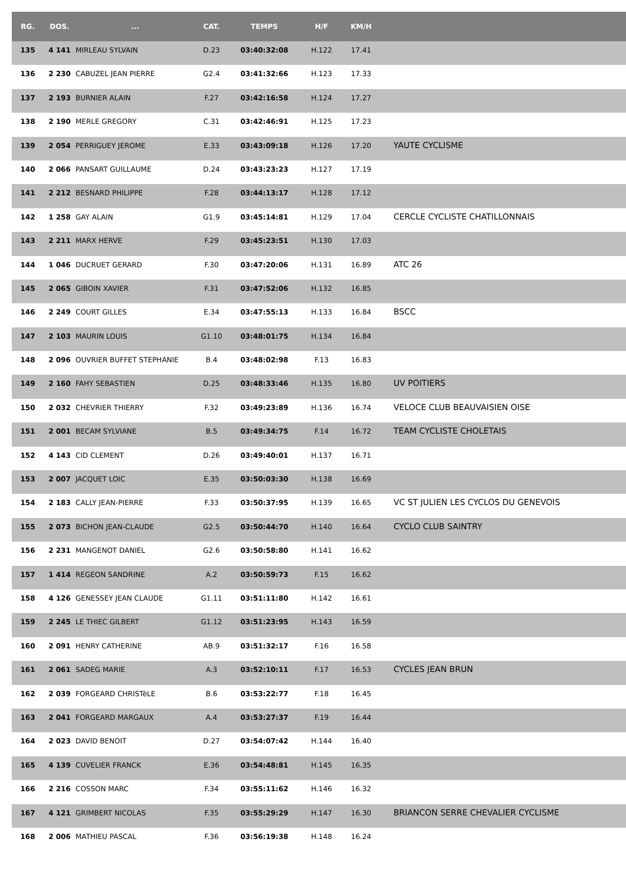| RG. | DOS. | ... | CAT. | TEMPS | H/F | KM/H | |
| --- | --- | --- | --- | --- | --- | --- | --- |
| 135 | 4 141 | MIRLEAU SYLVAIN | D.23 | 03:40:32:08 | H.122 | 17.41 | |
| 136 | 2 230 | CABUZEL JEAN PIERRE | G2.4 | 03:41:32:66 | H.123 | 17.33 | |
| 137 | 2 193 | BURNIER ALAIN | F.27 | 03:42:16:58 | H.124 | 17.27 | |
| 138 | 2 190 | MERLE GREGORY | C.31 | 03:42:46:91 | H.125 | 17.23 | |
| 139 | 2 054 | PERRIGUEY JEROME | E.33 | 03:43:09:18 | H.126 | 17.20 | YAUTE CYCLISME |
| 140 | 2 066 | PANSART GUILLAUME | D.24 | 03:43:23:23 | H.127 | 17.19 | |
| 141 | 2 212 | BESNARD PHILIPPE | F.28 | 03:44:13:17 | H.128 | 17.12 | |
| 142 | 1 258 | GAY ALAIN | G1.9 | 03:45:14:81 | H.129 | 17.04 | CERCLE CYCLISTE CHATILLONNAIS |
| 143 | 2 211 | MARX HERVE | F.29 | 03:45:23:51 | H.130 | 17.03 | |
| 144 | 1 046 | DUCRUET GERARD | F.30 | 03:47:20:06 | H.131 | 16.89 | ATC 26 |
| 145 | 2 065 | GIBOIN XAVIER | F.31 | 03:47:52:06 | H.132 | 16.85 | |
| 146 | 2 249 | COURT GILLES | E.34 | 03:47:55:13 | H.133 | 16.84 | BSCC |
| 147 | 2 103 | MAURIN LOUIS | G1.10 | 03:48:01:75 | H.134 | 16.84 | |
| 148 | 2 096 | OUVRIER BUFFET STEPHANIE | B.4 | 03:48:02:98 | F.13 | 16.83 | |
| 149 | 2 160 | FAHY SEBASTIEN | D.25 | 03:48:33:46 | H.135 | 16.80 | UV POITIERS |
| 150 | 2 032 | CHEVRIER THIERRY | F.32 | 03:49:23:89 | H.136 | 16.74 | VELOCE CLUB BEAUVAISIEN OISE |
| 151 | 2 001 | BECAM SYLVIANE | B.5 | 03:49:34:75 | F.14 | 16.72 | TEAM CYCLISTE CHOLETAIS |
| 152 | 4 143 | CID CLEMENT | D.26 | 03:49:40:01 | H.137 | 16.71 | |
| 153 | 2 007 | JACQUET LOIC | E.35 | 03:50:03:30 | H.138 | 16.69 | |
| 154 | 2 183 | CALLY JEAN-PIERRE | F.33 | 03:50:37:95 | H.139 | 16.65 | VC ST JULIEN LES CYCLOS DU GENEVOIS |
| 155 | 2 073 | BICHON JEAN-CLAUDE | G2.5 | 03:50:44:70 | H.140 | 16.64 | CYCLO CLUB SAINTRY |
| 156 | 2 231 | MANGENOT DANIEL | G2.6 | 03:50:58:80 | H.141 | 16.62 | |
| 157 | 1 414 | REGEON SANDRINE | A.2 | 03:50:59:73 | F.15 | 16.62 | |
| 158 | 4 126 | GENESSEY JEAN CLAUDE | G1.11 | 03:51:11:80 | H.142 | 16.61 | |
| 159 | 2 245 | LE THIEC GILBERT | G1.12 | 03:51:23:95 | H.143 | 16.59 | |
| 160 | 2 091 | HENRY CATHERINE | AB.9 | 03:51:32:17 | F.16 | 16.58 | |
| 161 | 2 061 | SADEG MARIE | A.3 | 03:52:10:11 | F.17 | 16.53 | CYCLES JEAN BRUN |
| 162 | 2 039 | FORGEARD CHRISTèLE | B.6 | 03:53:22:77 | F.18 | 16.45 | |
| 163 | 2 041 | FORGEARD MARGAUX | A.4 | 03:53:27:37 | F.19 | 16.44 | |
| 164 | 2 023 | DAVID BENOIT | D.27 | 03:54:07:42 | H.144 | 16.40 | |
| 165 | 4 139 | CUVELIER FRANCK | E.36 | 03:54:48:81 | H.145 | 16.35 | |
| 166 | 2 216 | COSSON MARC | F.34 | 03:55:11:62 | H.146 | 16.32 | |
| 167 | 4 121 | GRIMBERT NICOLAS | F.35 | 03:55:29:29 | H.147 | 16.30 | BRIANCON SERRE CHEVALIER CYCLISME |
| 168 | 2 006 | MATHIEU PASCAL | F.36 | 03:56:19:38 | H.148 | 16.24 | |